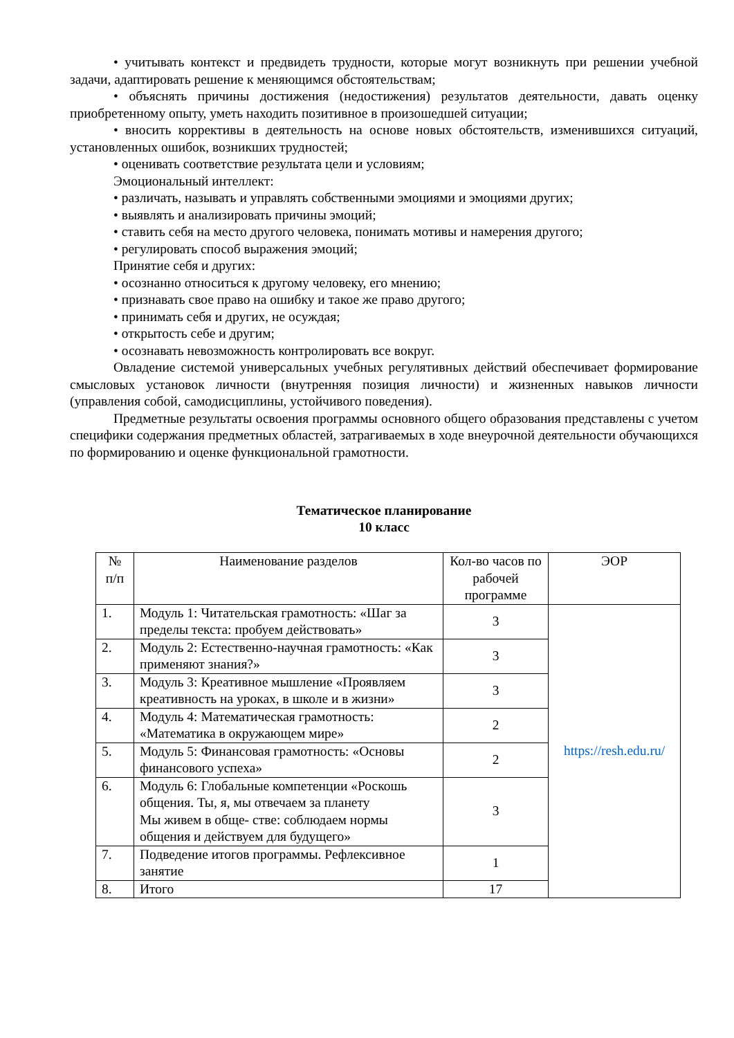• учитывать контекст и предвидеть трудности, которые могут возникнуть при решении учебной задачи, адаптировать решение к меняющимся обстоятельствам;
• объяснять причины достижения (недостижения) результатов деятельности, давать оценку приобретенному опыту, уметь находить позитивное в произошедшей ситуации;
• вносить коррективы в деятельность на основе новых обстоятельств, изменившихся ситуаций, установленных ошибок, возникших трудностей;
• оценивать соответствие результата цели и условиям;
Эмоциональный интеллект:
• различать, называть и управлять собственными эмоциями и эмоциями других;
• выявлять и анализировать причины эмоций;
• ставить себя на место другого человека, понимать мотивы и намерения другого;
• регулировать способ выражения эмоций;
Принятие себя и других:
• осознанно относиться к другому человеку, его мнению;
• признавать свое право на ошибку и такое же право другого;
• принимать себя и других, не осуждая;
• открытость себе и другим;
• осознавать невозможность контролировать все вокруг.
Овладение системой универсальных учебных регулятивных действий обеспечивает формирование смысловых установок личности (внутренняя позиция личности) и жизненных навыков личности (управления собой, самодисциплины, устойчивого поведения).
Предметные результаты освоения программы основного общего образования представлены с учетом специфики содержания предметных областей, затрагиваемых в ходе внеурочной деятельности обучающихся по формированию и оценке функциональной грамотности.
Тематическое планирование
10 класс
| № п/п | Наименование разделов | Кол-во часов по рабочей программе | ЭОР |
| --- | --- | --- | --- |
| 1. | Модуль 1: Читательская грамотность: «Шаг за пределы текста: пробуем действовать» | 3 | https://resh.edu.ru/ |
| 2. | Модуль 2: Естественно-научная грамотность: «Как применяют знания?» | 3 | |
| 3. | Модуль 3: Креативное мышление «Проявляем креативность на уроках, в школе и в жизни» | 3 | |
| 4. | Модуль 4: Математическая грамотность: «Математика в окружающем мире» | 2 | |
| 5. | Модуль 5: Финансовая грамотность: «Основы финансового успеха» | 2 | |
| 6. | Модуль 6: Глобальные компетенции «Роскошь общения. Ты, я, мы отвечаем за планету Мы живем в обще- стве: соблюдаем нормы общения и действуем для будущего» | 3 | |
| 7. | Подведение итогов программы. Рефлексивное занятие | 1 | |
| 8. | Итого | 17 | |